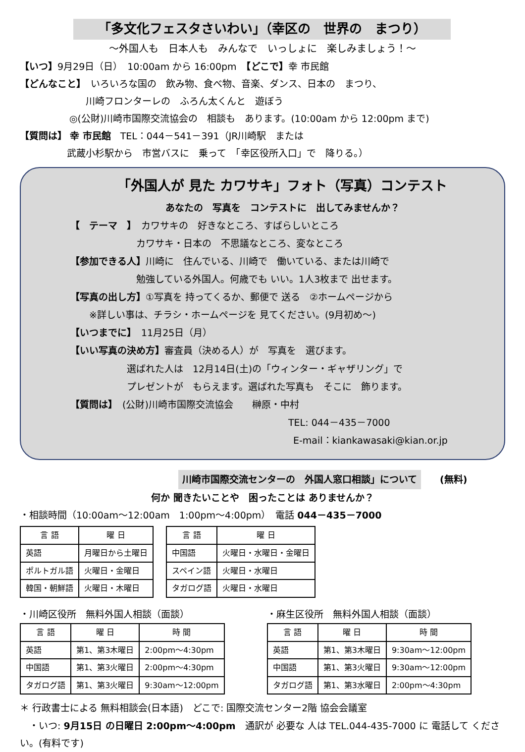「多文化フェスタさいわい」（幸区の　世界の　まつり）
～外国人も　日本人も　みんなで　いっしょに　楽しみましょう！～
【いつ】9月29日（日）　10:00am から 16:00pm　【どこで】幸 市民館
【どんなこと】　いろいろな国の　飲み物、食べ物、音楽、ダンス、日本の　まつり、
　　　　　　　川崎フロンターレの　ふろん太くんと　遊ぼう
◎(公財)川崎市国際交流協会の　相談も　あります。(10:00am から 12:00pm まで)
【質問は】 幸 市民館　TEL：044－541－391（JR川崎駅　または
　　　　　武蔵小杉駅から　市営バスに　乗って　「幸区役所入口」で　降りる。）
「外国人が 見た カワサキ」フォト（写真）コンテスト
あなたの　写真を　コンテストに　出してみませんか？
【　テーマ　】　カワサキの　好きなところ、すばらしいところ
　　　　　　　カワサキ・日本の　不思議なところ、変なところ
【参加できる人】川崎に　住んでいる、川崎で　働いている、または川崎で
　　　　　　　勉強している外国人。何歳でも いい。1人3枚まで 出せます。
【写真の出し方】①写真を 持ってくるか、郵便で 送る　②ホームページから
　　※詳しい事は、チラシ・ホームページを 見てください。(9月初め～)
【いつまでに】　11月25日（月）
【いい写真の決め方】審査員（決める人）が　写真を　選びます。
　　　　　　選ばれた人は　12月14日(土)の「ウィンター・ギャザリング」で
　　　　　　プレゼントが　もらえます。選ばれた写真も　そこに　飾ります。
【質問は】　(公財)川崎市国際交流協会　　榊原・中村
TEL: 044－435－7000
E-mail：kiankawasaki@kian.or.jp
川崎市国際交流センターの　外国人窓口相談」について　　(無料)
何か 聞きたいことや　困ったことは ありませんか？
・相談時間（10:00am～12:00am　1:00pm～4:00pm）　電話 044－435－7000
| 言 語 | 曜 日 |
| --- | --- |
| 英語 | 月曜日から土曜日 |
| ポルトガル語 | 火曜日・金曜日 |
| 韓国・朝鮮語 | 火曜日・木曜日 |
| 言 語 | 曜 日 |
| --- | --- |
| 中国語 | 火曜日・水曜日・金曜日 |
| スペイン語 | 火曜日・水曜日 |
| タガログ語 | 火曜日・水曜日 |
・川崎区役所　無料外国人相談（面談）
| 言 語 | 曜 日 | 時 間 |
| --- | --- | --- |
| 英語 | 第1、第3木曜日 | 2:00pm～4:30pm |
| 中国語 | 第1、第3火曜日 | 2:00pm～4:30pm |
| タガログ語 | 第1、第3火曜日 | 9:30am～12:00pm |
・麻生区役所　無料外国人相談（面談）
| 言 語 | 曜 日 | 時 間 |
| --- | --- | --- |
| 英語 | 第1、第3木曜日 | 9:30am～12:00pm |
| 中国語 | 第1、第3火曜日 | 9:30am～12:00pm |
| タガログ語 | 第1、第3水曜日 | 2:00pm～4:30pm |
＊ 行政書士による 無料相談会(日本語)　どこで: 国際交流センター2階 協会会議室
　・いつ: 9月15日 の日曜日 2:00pm～4:00pm　通訳が 必要な 人は TEL.044-435-7000 に 電話して ください。(有料です)